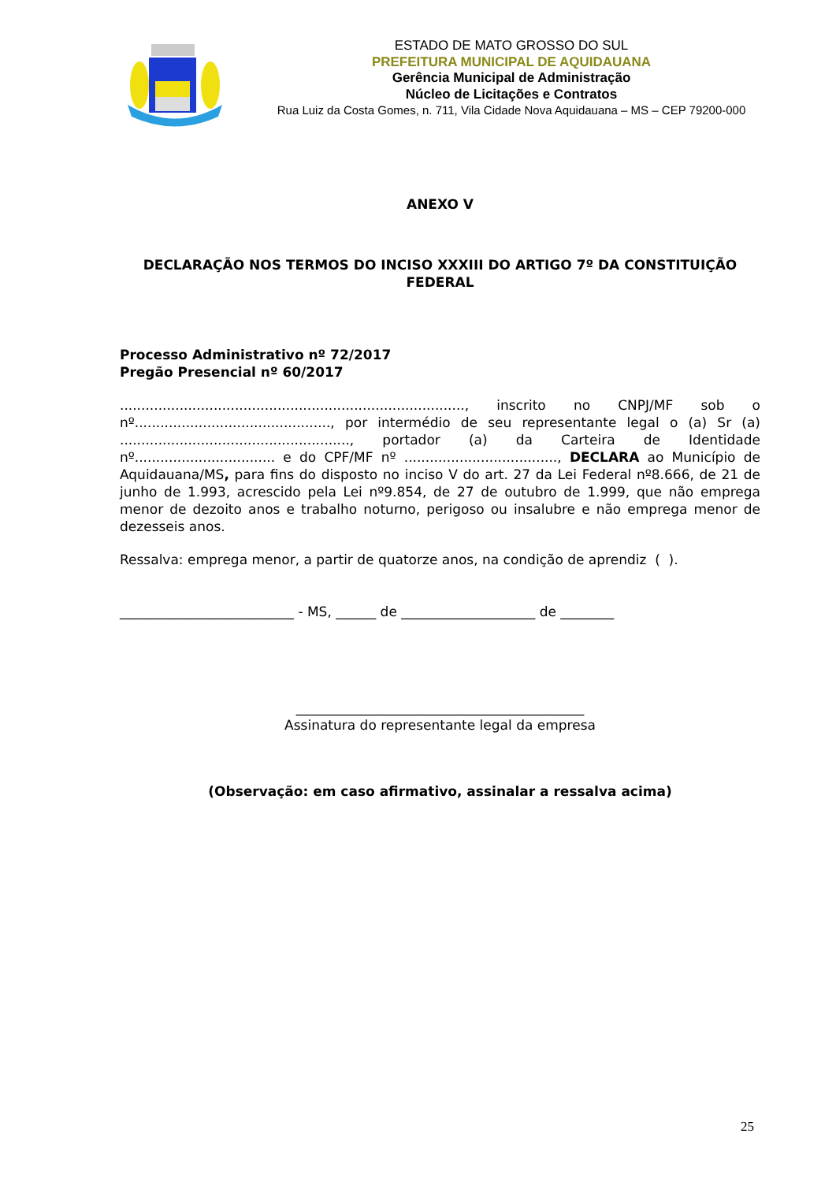ESTADO DE MATO GROSSO DO SUL
PREFEITURA MUNICIPAL DE AQUIDAUANA
Gerência Municipal de Administração
Núcleo de Licitações e Contratos
Rua Luiz da Costa Gomes, n. 711, Vila Cidade Nova Aquidauana – MS – CEP 79200-000
ANEXO V
DECLARAÇÃO NOS TERMOS DO INCISO XXXIII DO ARTIGO 7º DA CONSTITUIÇÃO FEDERAL
Processo Administrativo nº 72/2017
Pregão Presencial nº 60/2017
................................................................................., inscrito no CNPJ/MF sob o nº.............................................., por intermédio de seu representante legal o (a) Sr (a) ......................................................, portador (a) da Carteira de Identidade nº................................. e do CPF/MF nº ...................................., DECLARA ao Município de Aquidauana/MS, para fins do disposto no inciso V do art. 27 da Lei Federal nº8.666, de 21 de junho de 1.993, acrescido pela Lei nº9.854, de 27 de outubro de 1.999, que não emprega menor de dezoito anos e trabalho noturno, perigoso ou insalubre e não emprega menor de dezesseis anos.
Ressalva: emprega menor, a partir de quatorze anos, na condição de aprendiz ( ).
__________________________ - MS, ______ de ____________________ de ________
___________________________________________
Assinatura do representante legal da empresa
(Observação: em caso afirmativo, assinalar a ressalva acima)
25